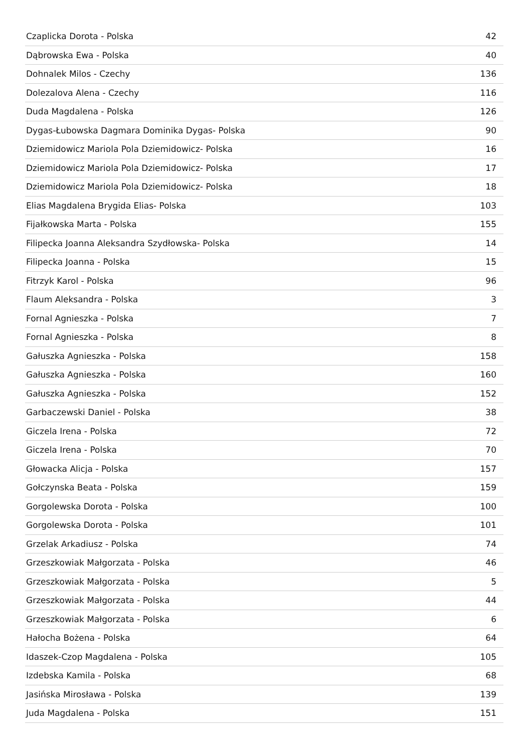| Czaplicka Dorota - Polska | 42 |
| Dąbrowska Ewa - Polska | 40 |
| Dohnalek Milos - Czechy | 136 |
| Dolezalova Alena - Czechy | 116 |
| Duda Magdalena - Polska | 126 |
| Dygas-Łubowska Dagmara Dominika Dygas- Polska | 90 |
| Dziemidowicz Mariola Pola Dziemidowicz- Polska | 16 |
| Dziemidowicz Mariola Pola Dziemidowicz- Polska | 17 |
| Dziemidowicz Mariola Pola Dziemidowicz- Polska | 18 |
| Elias Magdalena Brygida Elias- Polska | 103 |
| Fijałkowska Marta - Polska | 155 |
| Filipecka Joanna Aleksandra Szydłowska- Polska | 14 |
| Filipecka Joanna - Polska | 15 |
| Fitrzyk Karol - Polska | 96 |
| Flaum Aleksandra - Polska | 3 |
| Fornal Agnieszka - Polska | 7 |
| Fornal Agnieszka - Polska | 8 |
| Gałuszka Agnieszka - Polska | 158 |
| Gałuszka Agnieszka - Polska | 160 |
| Gałuszka Agnieszka - Polska | 152 |
| Garbaczewski Daniel - Polska | 38 |
| Giczela Irena - Polska | 72 |
| Giczela Irena - Polska | 70 |
| Głowacka Alicja - Polska | 157 |
| Gołczynska Beata - Polska | 159 |
| Gorgolewska Dorota - Polska | 100 |
| Gorgolewska Dorota - Polska | 101 |
| Grzelak Arkadiusz - Polska | 74 |
| Grzeszkowiak Małgorzata - Polska | 46 |
| Grzeszkowiak Małgorzata - Polska | 5 |
| Grzeszkowiak Małgorzata - Polska | 44 |
| Grzeszkowiak Małgorzata - Polska | 6 |
| Hałocha Bożena - Polska | 64 |
| Idaszek-Czop Magdalena - Polska | 105 |
| Izdebska Kamila - Polska | 68 |
| Jasińska Mirosława - Polska | 139 |
| Juda Magdalena - Polska | 151 |